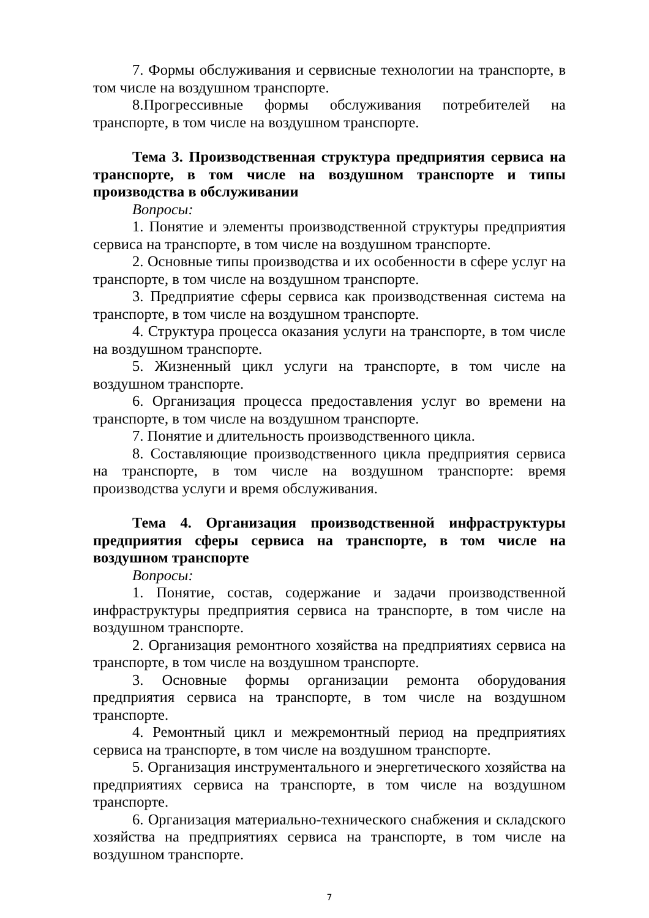7. Формы обслуживания и сервисные технологии на транспорте, в том числе на воздушном транспорте.
8.Прогрессивные формы обслуживания потребителей на транспорте, в том числе на воздушном транспорте.
Тема 3. Производственная структура предприятия сервиса на транспорте, в том числе на воздушном транспорте и типы производства в обслуживании
Вопросы:
1. Понятие и элементы производственной структуры предприятия сервиса на транспорте, в том числе на воздушном транспорте.
2. Основные типы производства и их особенности в сфере услуг на транспорте, в том числе на воздушном транспорте.
3. Предприятие сферы сервиса как производственная система на транспорте, в том числе на воздушном транспорте.
4. Структура процесса оказания услуги на транспорте, в том числе на воздушном транспорте.
5. Жизненный цикл услуги на транспорте, в том числе на воздушном транспорте.
6. Организация процесса предоставления услуг во времени на транспорте, в том числе на воздушном транспорте.
7. Понятие и длительность производственного цикла.
8. Составляющие производственного цикла предприятия сервиса на транспорте, в том числе на воздушном транспорте: время производства услуги и время обслуживания.
Тема 4. Организация производственной инфраструктуры предприятия сферы сервиса на транспорте, в том числе на воздушном транспорте
Вопросы:
1. Понятие, состав, содержание и задачи производственной инфраструктуры предприятия сервиса на транспорте, в том числе на воздушном транспорте.
2. Организация ремонтного хозяйства на предприятиях сервиса на транспорте, в том числе на воздушном транспорте.
3. Основные формы организации ремонта оборудования предприятия сервиса на транспорте, в том числе на воздушном транспорте.
4. Ремонтный цикл и межремонтный период на предприятиях сервиса на транспорте, в том числе на воздушном транспорте.
5. Организация инструментального и энергетического хозяйства на предприятиях сервиса на транспорте, в том числе на воздушном транспорте.
6. Организация материально-технического снабжения и складского хозяйства на предприятиях сервиса на транспорте, в том числе на воздушном транспорте.
7